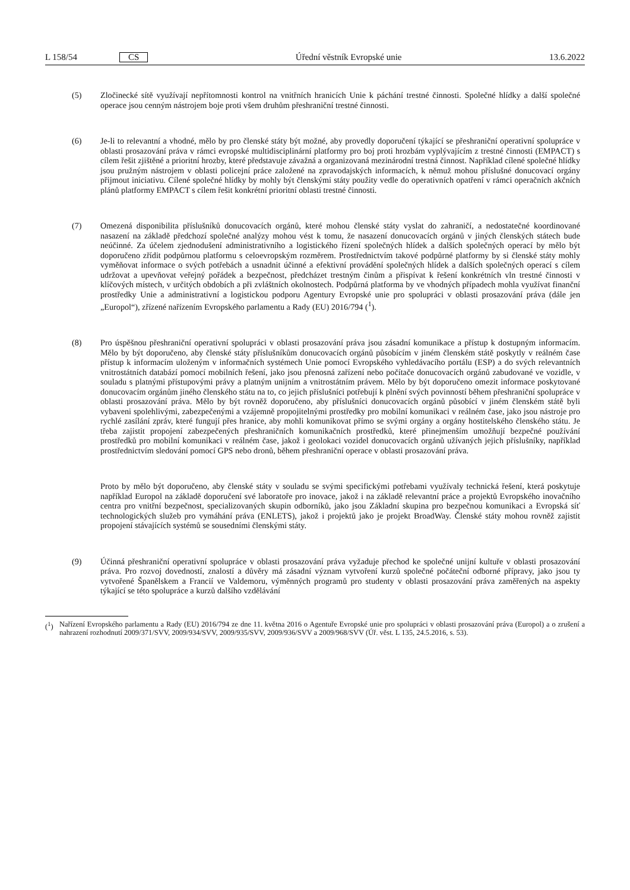L 158/54 CS Úřední věstník Evropské unie 13.6.2022
(5) Zločinecké sítě využívají nepřítomnosti kontrol na vnitřních hranicích Unie k páchání trestné činnosti. Společné hlídky a další společné operace jsou cenným nástrojem boje proti všem druhům přeshraniční trestné činnosti.
(6) Je-li to relevantní a vhodné, mělo by pro členské státy být možné, aby provedly doporučení týkající se přeshraniční operativní spolupráce v oblasti prosazování práva v rámci evropské multidisciplinární platformy pro boj proti hrozbám vyplývajícím z trestné činnosti (EMPACT) s cílem řešit zjištěné a prioritní hrozby, které představuje závažná a organizovaná mezinárodní trestná činnost. Například cílené společné hlídky jsou pružným nástrojem v oblasti policejní práce založené na zpravodajských informacích, k němuž mohou příslušné donucovací orgány přijmout iniciativu. Cílené společné hlídky by mohly být členskými státy použity vedle do operativních opatření v rámci operačních akčních plánů platformy EMPACT s cílem řešit konkrétní prioritní oblasti trestné činnosti.
(7) Omezená disponibilita příslušníků donucovacích orgánů, které mohou členské státy vyslat do zahraničí, a nedostatečné koordinované nasazení na základě předchozí společné analýzy mohou vést k tomu, že nasazení donucovacích orgánů v jiných členských státech bude neúčinné. Za účelem zjednodušení administrativního a logistického řízení společných hlídek a dalších společných operací by mělo být doporučeno zřídit podpůrnou platformu s celoevropským rozměrem. Prostřednictvím takové podpůrné platformy by si členské státy mohly vyměňovat informace o svých potřebách a usnadnit účinné a efektivní provádění společných hlídek a dalších společných operací s cílem udržovat a upevňovat veřejný pořádek a bezpečnost, předcházet trestným činům a přispívat k řešení konkrétních vln trestné činnosti v klíčových místech, v určitých obdobích a při zvláštních okolnostech. Podpůrná platforma by ve vhodných případech mohla využívat finanční prostředky Unie a administrativní a logistickou podporu Agentury Evropské unie pro spolupráci v oblasti prosazování práva (dále jen „Europol“), zřízené nařízením Evropského parlamentu a Rady (EU) 2016/794 (<sup>1</sup>).
(8) Pro úspěšnou přeshraniční operativní spolupráci v oblasti prosazování práva jsou zásadní komunikace a přístup k dostupným informacím. Mělo by být doporučeno, aby členské státy příslušníkům donucovacích orgánů působícím v jiném členském státě poskytly v reálném čase přístup k informacím uloženým v informačních systémech Unie pomocí Evropského vyhledávacího portálu (ESP) a do svých relevantních vnitrostátních databází pomocí mobilních řešení, jako jsou přenosná zařízení nebo počítače donucovacích orgánů zabudované ve vozidle, v souladu s platnými přístupovými právy a platným unijním a vnitrostátním právem. Mělo by být doporučeno omezit informace poskytované donucovacím orgánům jiného členského státu na to, co jejich příslušníci potřebují k plnění svých povinností během přeshraniční spolupráce v oblasti prosazování práva. Mělo by být rovněž doporučeno, aby příslušníci donucovacích orgánů působící v jiném členském státě byli vybaveni spolehlivými, zabezpečenými a vzájemně propojitelnými prostředky pro mobilní komunikaci v reálném čase, jako jsou nástroje pro rychlé zasílání zpráv, které fungují přes hranice, aby mohli komunikovat přímo se svými orgány a orgány hostitelského členského státu. Je třeba zajistit propojení zabezpečených přeshraničních komunikačních prostředků, které přinejmenším umožňují bezpečné používání prostředků pro mobilní komunikaci v reálném čase, jakož i geolokaci vozidel donucovacích orgánů užívaných jejich příslušníky, například prostřednictvím sledování pomocí GPS nebo dronů, během přeshraniční operace v oblasti prosazování práva.
Proto by mělo být doporučeno, aby členské státy v souladu se svými specifickými potřebami využívaly technická řešení, která poskytuje například Europol na základě doporučení své laboratoře pro inovace, jakož i na základě relevantní práce a projektů Evropského inovačního centra pro vnitřní bezpečnost, specializovaných skupin odborníků, jako jsou Základní skupina pro bezpečnou komunikaci a Evropská síť technologických služeb pro vymáhání práva (ENLETS), jakož i projektů jako je projekt BroadWay. Členské státy mohou rovněž zajistit propojení stávajících systémů se sousedními členskými státy.
(9) Účinná přeshraniční operativní spolupráce v oblasti prosazování práva vyžaduje přechod ke společné unijní kultuře v oblasti prosazování práva. Pro rozvoj dovedností, znalostí a důvěry má zásadní význam vytvoření kurzů společné počáteční odborné přípravy, jako jsou ty vytvořené Španělskem a Francií ve Valdemoru, výměnných programů pro studenty v oblasti prosazování práva zaměřených na aspekty týkající se této spolupráce a kurzů dalšího vzdělávání
(<sup>1</sup>) Nařízení Evropského parlamentu a Rady (EU) 2016/794 ze dne 11. května 2016 o Agentuře Evropské unie pro spolupráci v oblasti prosazování práva (Europol) a o zrušení a nahrazení rozhodnutí 2009/371/SVV, 2009/934/SVV, 2009/935/SVV, 2009/936/SVV a 2009/968/SVV (Úř. věst. L 135, 24.5.2016, s. 53).